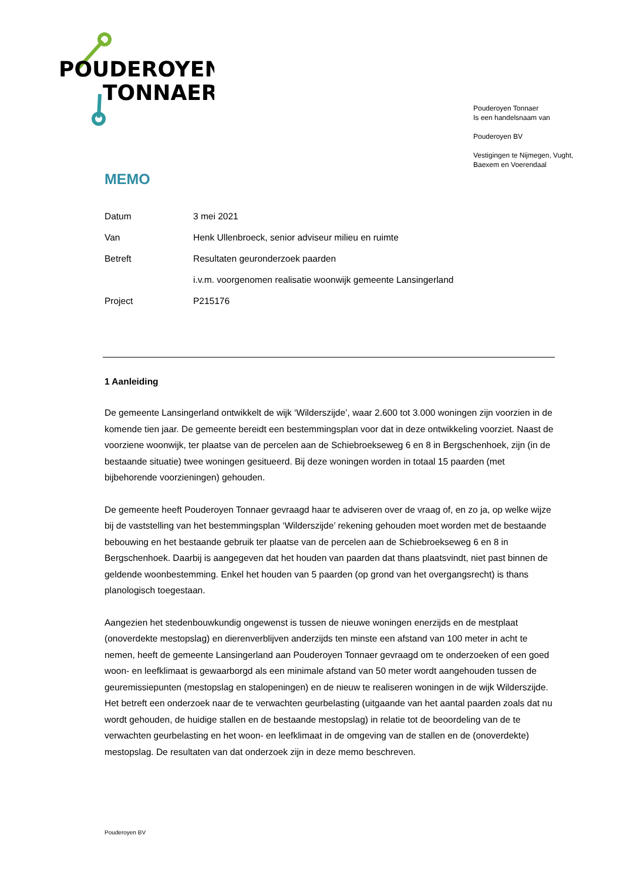POUDEROYEN
TONNAER
Pouderoyen Tonnaer
Is een handelsnaam van
Pouderoyen BV
Vestigingen te Nijmegen, Vught,
Baexem en Voerendaal
MEMO
| Datum | 3 mei 2021 |
| Van | Henk Ullenbroeck, senior adviseur milieu en ruimte |
| Betreft | Resultaten geuronderzoek paarden |
| | i.v.m. voorgenomen realisatie woonwijk gemeente Lansingerland |
| Project | P215176 |
1 Aanleiding
De gemeente Lansingerland ontwikkelt de wijk ‘Wilderszijde’, waar 2.600 tot 3.000 woningen zijn voorzien in de komende tien jaar. De gemeente bereidt een bestemmingsplan voor dat in deze ontwikkeling voorziet. Naast de voorziene woonwijk, ter plaatse van de percelen aan de Schiebroekseweg 6 en 8 in Bergschenhoek, zijn (in de bestaande situatie) twee woningen gesitueerd. Bij deze woningen worden in totaal 15 paarden (met bijbehorende voorzieningen) gehouden.
De gemeente heeft Pouderoyen Tonnaer gevraagd haar te adviseren over de vraag of, en zo ja, op welke wijze bij de vaststelling van het bestemmingsplan ‘Wilderszijde’ rekening gehouden moet worden met de bestaande bebouwing en het bestaande gebruik ter plaatse van de percelen aan de Schiebroekseweg 6 en 8 in Bergschenhoek. Daarbij is aangegeven dat het houden van paarden dat thans plaatsvindt, niet past binnen de geldende woonbestemming. Enkel het houden van 5 paarden (op grond van het overgangsrecht) is thans planologisch toegestaan.
Aangezien het stedenbouwkundig ongewenst is tussen de nieuwe woningen enerzijds en de mestplaat (onoverdekte mestopslag) en dierenverblijven anderzijds ten minste een afstand van 100 meter in acht te nemen, heeft de gemeente Lansingerland aan Pouderoyen Tonnaer gevraagd om te onderzoeken of een goed woon- en leefklimaat is gewaarborgd als een minimale afstand van 50 meter wordt aangehouden tussen de geuremissiepunten (mestopslag en stalopeningen) en de nieuw te realiseren woningen in de wijk Wilderszijde. Het betreft een onderzoek naar de te verwachten geurbelasting (uitgaande van het aantal paarden zoals dat nu wordt gehouden, de huidige stallen en de bestaande mestopslag) in relatie tot de beoordeling van de te verwachten geurbelasting en het woon- en leefklimaat in de omgeving van de stallen en de (onoverdekte) mestopslag. De resultaten van dat onderzoek zijn in deze memo beschreven.
Pouderoyen BV